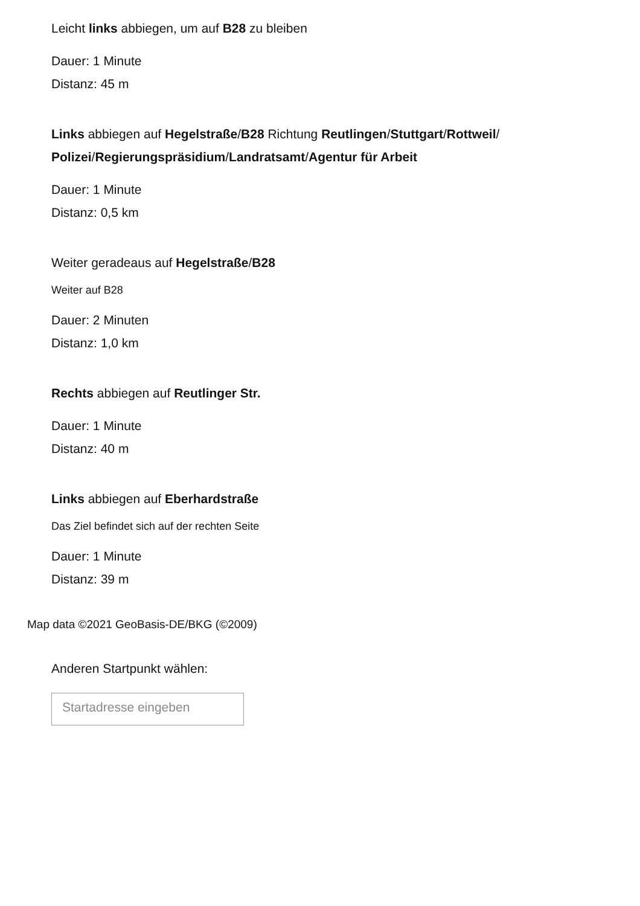Leicht links abbiegen, um auf B28 zu bleiben
Dauer: 1 Minute
Distanz: 45 m
Links abbiegen auf Hegelstraße/B28 Richtung Reutlingen/Stuttgart/Rottweil/ Polizei/Regierungspräsidium/Landratsamt/Agentur für Arbeit
Dauer: 1 Minute
Distanz: 0,5 km
Weiter geradeaus auf Hegelstraße/B28
Weiter auf B28
Dauer: 2 Minuten
Distanz: 1,0 km
Rechts abbiegen auf Reutlinger Str.
Dauer: 1 Minute
Distanz: 40 m
Links abbiegen auf Eberhardstraße
Das Ziel befindet sich auf der rechten Seite
Dauer: 1 Minute
Distanz: 39 m
Map data ©2021 GeoBasis-DE/BKG (©2009)
Anderen Startpunkt wählen:
Startadresse eingeben